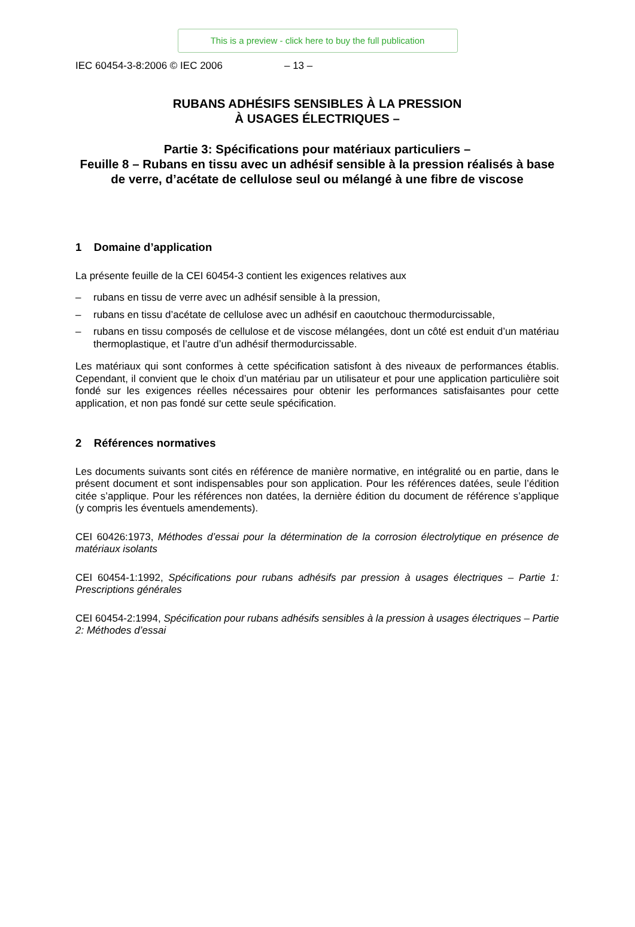This is a preview - click here to buy the full publication
IEC 60454-3-8:2006 © IEC 2006 – 13 –
RUBANS ADHÉSIFS SENSIBLES À LA PRESSION
À USAGES ÉLECTRIQUES –
Partie 3: Spécifications pour matériaux particuliers –
Feuille 8 – Rubans en tissu avec un adhésif sensible à la pression réalisés à base de verre, d’acétate de cellulose seul ou mélangé à une fibre de viscose
1 Domaine d’application
La présente feuille de la CEI 60454-3 contient les exigences relatives aux
– rubans en tissu de verre avec un adhésif sensible à la pression,
– rubans en tissu d’acétate de cellulose avec un adhésif en caoutchouc thermodurcissable,
– rubans en tissu composés de cellulose et de viscose mélangées, dont un côté est enduit d’un matériau thermoplastique, et l’autre d’un adhésif thermodurcissable.
Les matériaux qui sont conformes à cette spécification satisfont à des niveaux de performances établis. Cependant, il convient que le choix d’un matériau par un utilisateur et pour une application particulière soit fondé sur les exigences réelles nécessaires pour obtenir les performances satisfaisantes pour cette application, et non pas fondé sur cette seule spécification.
2 Références normatives
Les documents suivants sont cités en référence de manière normative, en intégralité ou en partie, dans le présent document et sont indispensables pour son application. Pour les références datées, seule l’édition citée s’applique. Pour les références non datées, la dernière édition du document de référence s’applique (y compris les éventuels amendements).
CEI 60426:1973, Méthodes d’essai pour la détermination de la corrosion électrolytique en présence de matériaux isolants
CEI 60454-1:1992, Spécifications pour rubans adhésifs par pression à usages électriques – Partie 1: Prescriptions générales
CEI 60454-2:1994, Spécification pour rubans adhésifs sensibles à la pression à usages électriques – Partie 2: Méthodes d’essai